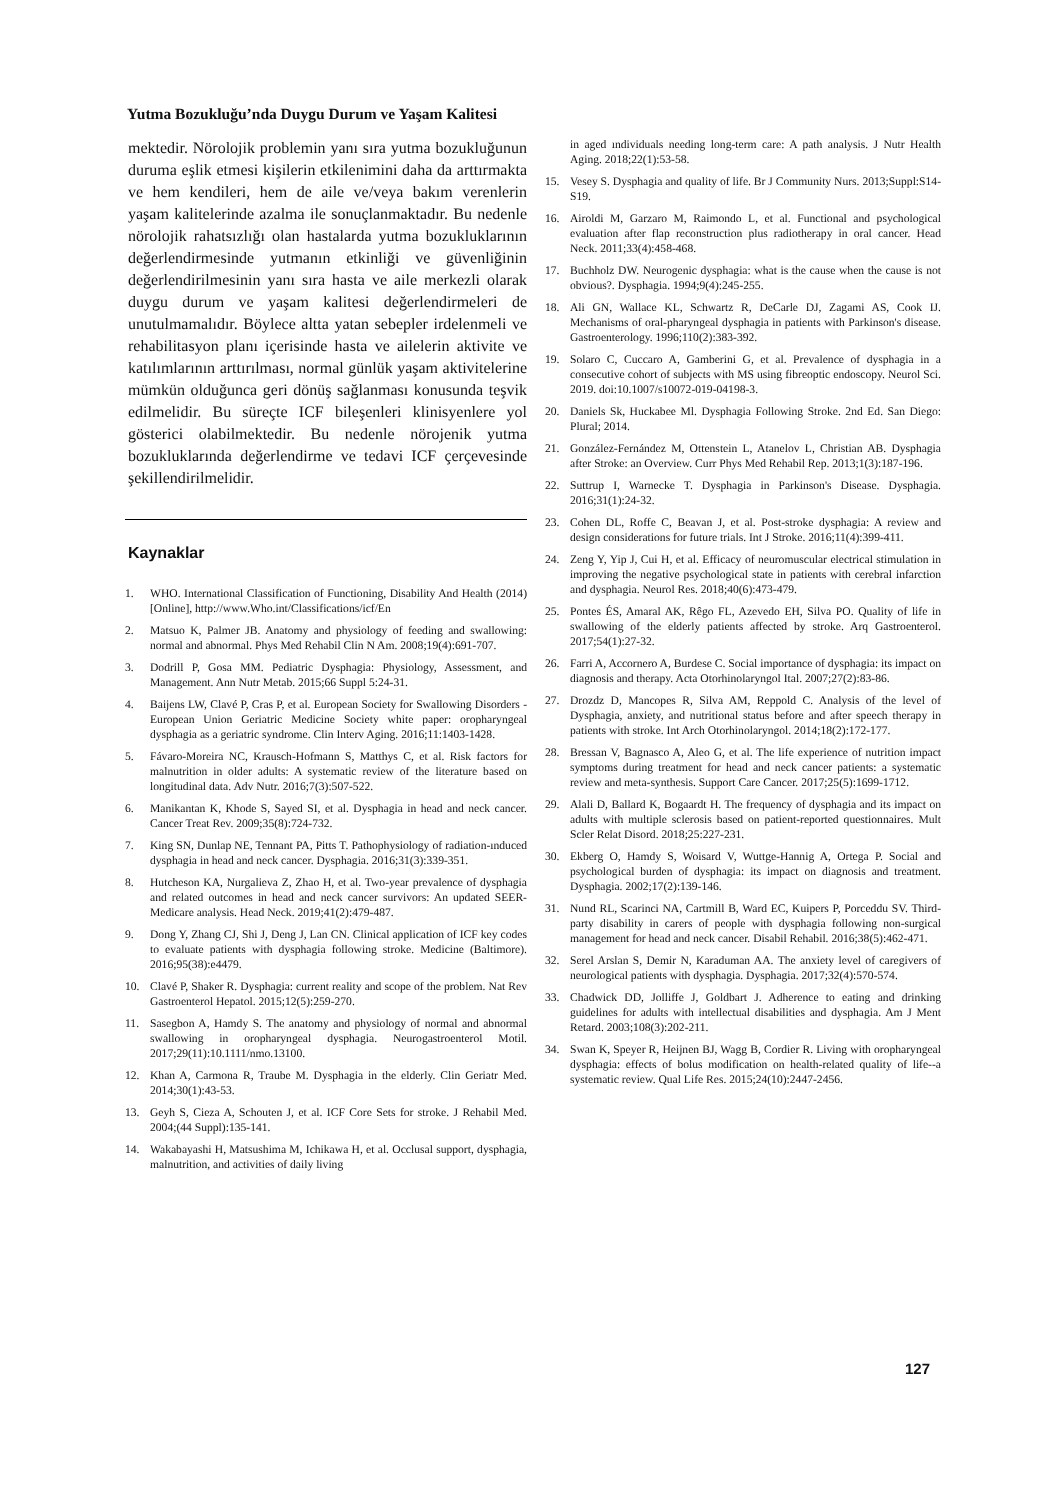Yutma Bozukluğu’nda Duygu Durum ve Yaşam Kalitesi
mektedir. Nörolojik problemin yanı sıra yutma bozukluğunun duruma eşlik etmesi kişilerin etkilenimini daha da arttırmakta ve hem kendileri, hem de aile ve/veya bakım verenlerin yaşam kalitelerinde azalma ile sonuçlanmaktadır. Bu nedenle nörolojik rahatsızlığı olan hastalarda yutma bozukluklarının değerlendirmesinde yutmanın etkinliği ve güvenliğinin değerlendirilmesinin yanı sıra hasta ve aile merkezli olarak duygu durum ve yaşam kalitesi değerlendirmeleri de unutulmamalıdır. Böylece altta yatan sebepler irdelenmeli ve rehabilitasyon planı içerisinde hasta ve ailelerin aktivite ve katılımlarının arttırılması, normal günlük yaşam aktivitelerine mümkün olduğunca geri dönüş sağlanması konusunda teşvik edilmelidir. Bu süreçte ICF bileşenleri klinisyenlere yol gösterici olabilmektedir. Bu nedenle nörojenik yutma bozukluklarında değerlendirme ve tedavi ICF çerçevesinde şekillendirilmelidir.
Kaynaklar
1. WHO. International Classification of Functioning, Disability And Health (2014) [Online], http://www.Who.int/Classifications/icf/En
2. Matsuo K, Palmer JB. Anatomy and physiology of feeding and swallowing: normal and abnormal. Phys Med Rehabil Clin N Am. 2008;19(4):691-707.
3. Dodrill P, Gosa MM. Pediatric Dysphagia: Physiology, Assessment, and Management. Ann Nutr Metab. 2015;66 Suppl 5:24-31.
4. Baijens LW, Clavé P, Cras P, et al. European Society for Swallowing Disorders - European Union Geriatric Medicine Society white paper: oropharyngeal dysphagia as a geriatric syndrome. Clin Interv Aging. 2016;11:1403-1428.
5. Fávaro-Moreira NC, Krausch-Hofmann S, Matthys C, et al. Risk factors for malnutrition in older adults: A systematic review of the literature based on longitudinal data. Adv Nutr. 2016;7(3):507-522.
6. Manikantan K, Khode S, Sayed SI, et al. Dysphagia in head and neck cancer. Cancer Treat Rev. 2009;35(8):724-732.
7. King SN, Dunlap NE, Tennant PA, Pitts T. Pathophysiology of radiation-ınduced dysphagia in head and neck cancer. Dysphagia. 2016;31(3):339-351.
8. Hutcheson KA, Nurgalieva Z, Zhao H, et al. Two-year prevalence of dysphagia and related outcomes in head and neck cancer survivors: An updated SEER-Medicare analysis. Head Neck. 2019;41(2):479-487.
9. Dong Y, Zhang CJ, Shi J, Deng J, Lan CN. Clinical application of ICF key codes to evaluate patients with dysphagia following stroke. Medicine (Baltimore). 2016;95(38):e4479.
10. Clavé P, Shaker R. Dysphagia: current reality and scope of the problem. Nat Rev Gastroenterol Hepatol. 2015;12(5):259-270.
11. Sasegbon A, Hamdy S. The anatomy and physiology of normal and abnormal swallowing in oropharyngeal dysphagia. Neurogastroenterol Motil. 2017;29(11):10.1111/nmo.13100.
12. Khan A, Carmona R, Traube M. Dysphagia in the elderly. Clin Geriatr Med. 2014;30(1):43-53.
13. Geyh S, Cieza A, Schouten J, et al. ICF Core Sets for stroke. J Rehabil Med. 2004;(44 Suppl):135-141.
14. Wakabayashi H, Matsushima M, Ichikawa H, et al. Occlusal support, dysphagia, malnutrition, and activities of daily living
in aged ındividuals needing long-term care: A path analysis. J Nutr Health Aging. 2018;22(1):53-58.
15. Vesey S. Dysphagia and quality of life. Br J Community Nurs. 2013;Suppl:S14-S19.
16. Airoldi M, Garzaro M, Raimondo L, et al. Functional and psychological evaluation after flap reconstruction plus radiotherapy in oral cancer. Head Neck. 2011;33(4):458-468.
17. Buchholz DW. Neurogenic dysphagia: what is the cause when the cause is not obvious?. Dysphagia. 1994;9(4):245-255.
18. Ali GN, Wallace KL, Schwartz R, DeCarle DJ, Zagami AS, Cook IJ. Mechanisms of oral-pharyngeal dysphagia in patients with Parkinson's disease. Gastroenterology. 1996;110(2):383-392.
19. Solaro C, Cuccaro A, Gamberini G, et al. Prevalence of dysphagia in a consecutive cohort of subjects with MS using fibreoptic endoscopy. Neurol Sci. 2019. doi:10.1007/s10072-019-04198-3.
20. Daniels Sk, Huckabee Ml. Dysphagia Following Stroke. 2nd Ed. San Diego: Plural; 2014.
21. González-Fernández M, Ottenstein L, Atanelov L, Christian AB. Dysphagia after Stroke: an Overview. Curr Phys Med Rehabil Rep. 2013;1(3):187-196.
22. Suttrup I, Warnecke T. Dysphagia in Parkinson's Disease. Dysphagia. 2016;31(1):24-32.
23. Cohen DL, Roffe C, Beavan J, et al. Post-stroke dysphagia: A review and design considerations for future trials. Int J Stroke. 2016;11(4):399-411.
24. Zeng Y, Yip J, Cui H, et al. Efficacy of neuromuscular electrical stimulation in improving the negative psychological state in patients with cerebral infarction and dysphagia. Neurol Res. 2018;40(6):473-479.
25. Pontes ÉS, Amaral AK, Rêgo FL, Azevedo EH, Silva PO. Quality of life in swallowing of the elderly patients affected by stroke. Arq Gastroenterol. 2017;54(1):27-32.
26. Farri A, Accornero A, Burdese C. Social importance of dysphagia: its impact on diagnosis and therapy. Acta Otorhinolaryngol Ital. 2007;27(2):83-86.
27. Drozdz D, Mancopes R, Silva AM, Reppold C. Analysis of the level of Dysphagia, anxiety, and nutritional status before and after speech therapy in patients with stroke. Int Arch Otorhinolaryngol. 2014;18(2):172-177.
28. Bressan V, Bagnasco A, Aleo G, et al. The life experience of nutrition impact symptoms during treatment for head and neck cancer patients: a systematic review and meta-synthesis. Support Care Cancer. 2017;25(5):1699-1712.
29. Alali D, Ballard K, Bogaardt H. The frequency of dysphagia and its impact on adults with multiple sclerosis based on patient-reported questionnaires. Mult Scler Relat Disord. 2018;25:227-231.
30. Ekberg O, Hamdy S, Woisard V, Wuttge-Hannig A, Ortega P. Social and psychological burden of dysphagia: its impact on diagnosis and treatment. Dysphagia. 2002;17(2):139-146.
31. Nund RL, Scarinci NA, Cartmill B, Ward EC, Kuipers P, Porceddu SV. Third-party disability in carers of people with dysphagia following non-surgical management for head and neck cancer. Disabil Rehabil. 2016;38(5):462-471.
32. Serel Arslan S, Demir N, Karaduman AA. The anxiety level of caregivers of neurological patients with dysphagia. Dysphagia. 2017;32(4):570-574.
33. Chadwick DD, Jolliffe J, Goldbart J. Adherence to eating and drinking guidelines for adults with intellectual disabilities and dysphagia. Am J Ment Retard. 2003;108(3):202-211.
34. Swan K, Speyer R, Heijnen BJ, Wagg B, Cordier R. Living with oropharyngeal dysphagia: effects of bolus modification on health-related quality of life--a systematic review. Qual Life Res. 2015;24(10):2447-2456.
127